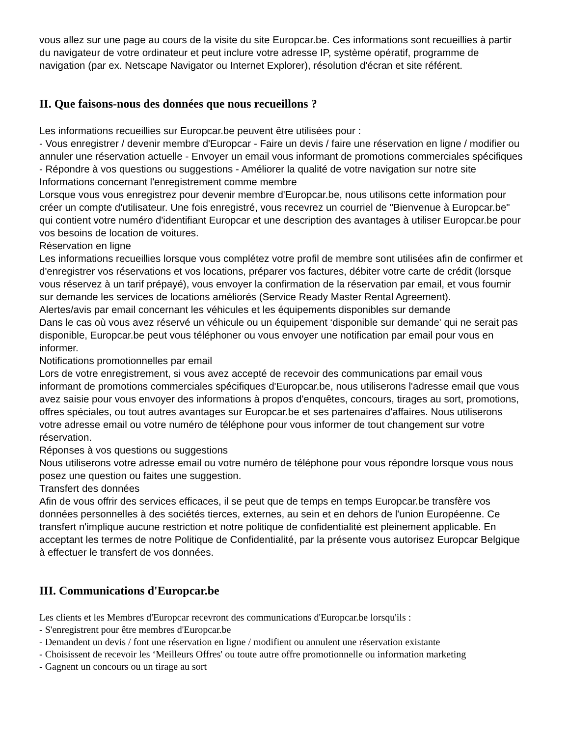vous allez sur une page au cours de la visite du site Europcar.be. Ces informations sont recueillies à partir du navigateur de votre ordinateur et peut inclure votre adresse IP, système opératif, programme de navigation (par ex. Netscape Navigator ou Internet Explorer), résolution d'écran et site référent.
II. Que faisons-nous des données que nous recueillons ?
Les informations recueillies sur Europcar.be peuvent être utilisées pour :
- Vous enregistrer / devenir membre d'Europcar - Faire un devis / faire une réservation en ligne / modifier ou annuler une réservation actuelle - Envoyer un email vous informant de promotions commerciales spécifiques - Répondre à vos questions ou suggestions - Améliorer la qualité de votre navigation sur notre site Informations concernant l'enregistrement comme membre
Lorsque vous vous enregistrez pour devenir membre d'Europcar.be, nous utilisons cette information pour créer un compte d'utilisateur. Une fois enregistré, vous recevrez un courriel de "Bienvenue à Europcar.be" qui contient votre numéro d'identifiant Europcar et une description des avantages à utiliser Europcar.be pour vos besoins de location de voitures.
Réservation en ligne
Les informations recueillies lorsque vous complétez votre profil de membre sont utilisées afin de confirmer et d'enregistrer vos réservations et vos locations, préparer vos factures, débiter votre carte de crédit (lorsque vous réservez à un tarif prépayé), vous envoyer la confirmation de la réservation par email, et vous fournir sur demande les services de locations améliorés (Service Ready Master Rental Agreement).
Alertes/avis par email concernant les véhicules et les équipements disponibles sur demande
Dans le cas où vous avez réservé un véhicule ou un équipement ‘disponible sur demande' qui ne serait pas disponible, Europcar.be peut vous téléphoner ou vous envoyer une notification par email pour vous en informer.
Notifications promotionnelles par email
Lors de votre enregistrement, si vous avez accepté de recevoir des communications par email vous informant de promotions commerciales spécifiques d'Europcar.be, nous utiliserons l'adresse email que vous avez saisie pour vous envoyer des informations à propos d'enquêtes, concours, tirages au sort, promotions, offres spéciales, ou tout autres avantages sur Europcar.be et ses partenaires d'affaires. Nous utiliserons votre adresse email ou votre numéro de téléphone pour vous informer de tout changement sur votre réservation.
Réponses à vos questions ou suggestions
Nous utiliserons votre adresse email ou votre numéro de téléphone pour vous répondre lorsque vous nous posez une question ou faites une suggestion.
Transfert des données
Afin de vous offrir des services efficaces, il se peut que de temps en temps Europcar.be transfère vos données personnelles à des sociétés tierces, externes, au sein et en dehors de l'union Européenne. Ce transfert n'implique aucune restriction et notre politique de confidentialité est pleinement applicable. En acceptant les termes de notre Politique de Confidentialité, par la présente vous autorisez Europcar Belgique à effectuer le transfert de vos données.
III. Communications d'Europcar.be
Les clients et les Membres d'Europcar recevront des communications d'Europcar.be lorsqu'ils :
- S'enregistrent pour être membres d'Europcar.be
- Demandent un devis / font une réservation en ligne / modifient ou annulent une réservation existante
- Choisissent de recevoir les ‘Meilleurs Offres' ou toute autre offre promotionnelle ou information marketing
- Gagnent un concours ou un tirage au sort